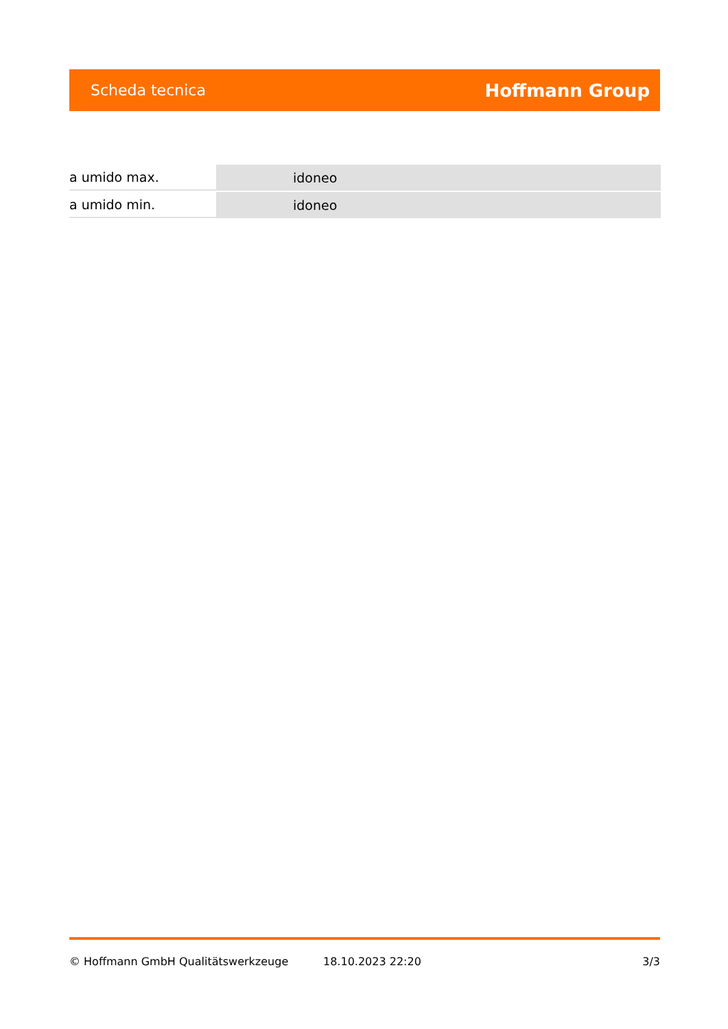Scheda tecnica Hoffmann Group
| a umido max. | idoneo |
| a umido min. | idoneo |
© Hoffmann GmbH Qualitätswerkzeuge 18.10.2023 22:20 3/3